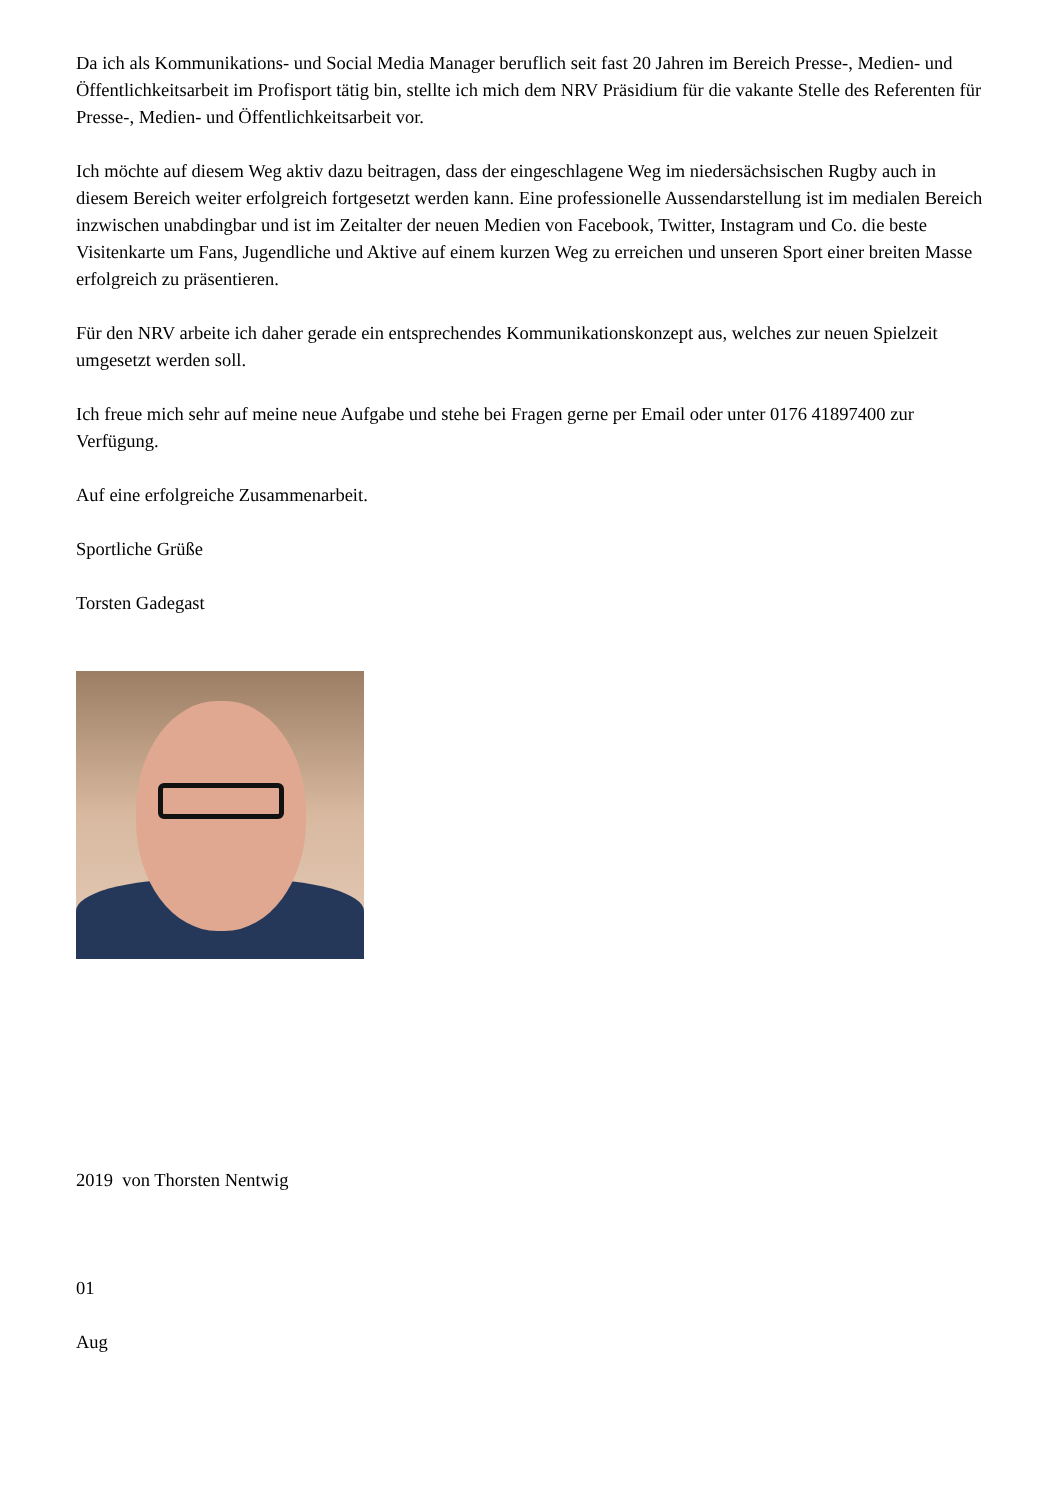Da ich als Kommunikations- und Social Media Manager beruflich seit fast 20 Jahren im Bereich Presse-, Medien- und Öffentlichkeitsarbeit im Profisport tätig bin, stellte ich mich dem NRV Präsidium für die vakante Stelle des Referenten für Presse-, Medien- und Öffentlichkeitsarbeit vor.
Ich möchte auf diesem Weg aktiv dazu beitragen, dass der eingeschlagene Weg im niedersächsischen Rugby auch in diesem Bereich weiter erfolgreich fortgesetzt werden kann. Eine professionelle Aussendarstellung ist im medialen Bereich inzwischen unabdingbar und ist im Zeitalter der neuen Medien von Facebook, Twitter, Instagram und Co. die beste Visitenkarte um Fans, Jugendliche und Aktive auf einem kurzen Weg zu erreichen und unseren Sport einer breiten Masse erfolgreich zu präsentieren.
Für den NRV arbeite ich daher gerade ein entsprechendes Kommunikationskonzept aus, welches zur neuen Spielzeit umgesetzt werden soll.
Ich freue mich sehr auf meine neue Aufgabe und stehe bei Fragen gerne per Email oder unter 0176 41897400 zur Verfügung.
Auf eine erfolgreiche Zusammenarbeit.
Sportliche Grüße
Torsten Gadegast
2019 von Thorsten Nentwig
01
Aug